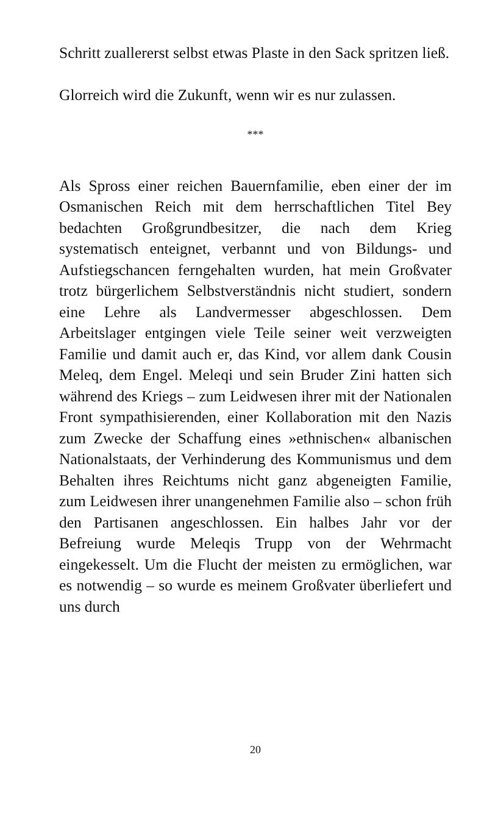Schritt zuallererst selbst etwas Plaste in den Sack sprit­zen ließ.
Glorreich wird die Zukunft, wenn wir es nur zulassen.
***
Als Spross einer reichen Bauernfamilie, eben einer der im Osmanischen Reich mit dem herrschaftlichen Titel Bey bedachten Großgrundbesitzer, die nach dem Krieg systematisch enteignet, verbannt und von Bildungs- und Aufstiegschancen ferngehalten wurden, hat mein Groß­vater trotz bürgerlichem Selbstverständnis nicht stu­diert, sondern eine Lehre als Landvermesser abgeschlos­sen. Dem Arbeitslager entgingen viele Teile seiner weit verzweigten Familie und damit auch er, das Kind, vor allem dank Cousin Meleq, dem Engel. Meleqi und sein Bruder Zini hatten sich während des Kriegs – zum Leidwesen ihrer mit der Nationalen Front sympathi­sierenden, einer Kollaboration mit den Nazis zum Zwecke der Schaffung eines »ethnischen« albanischen Nationalstaats, der Verhinderung des Kommunismus und dem Behalten ihres Reichtums nicht ganz abge­neigten Familie, zum Leidwesen ihrer unangenehmen Familie also – schon früh den Partisanen angeschlos­sen. Ein halbes Jahr vor der Befreiung wurde Meleqis Trupp von der Wehrmacht eingekesselt. Um die Flucht der meisten zu ermöglichen, war es notwendig – so wurde es meinem Großvater überliefert und uns durch
20